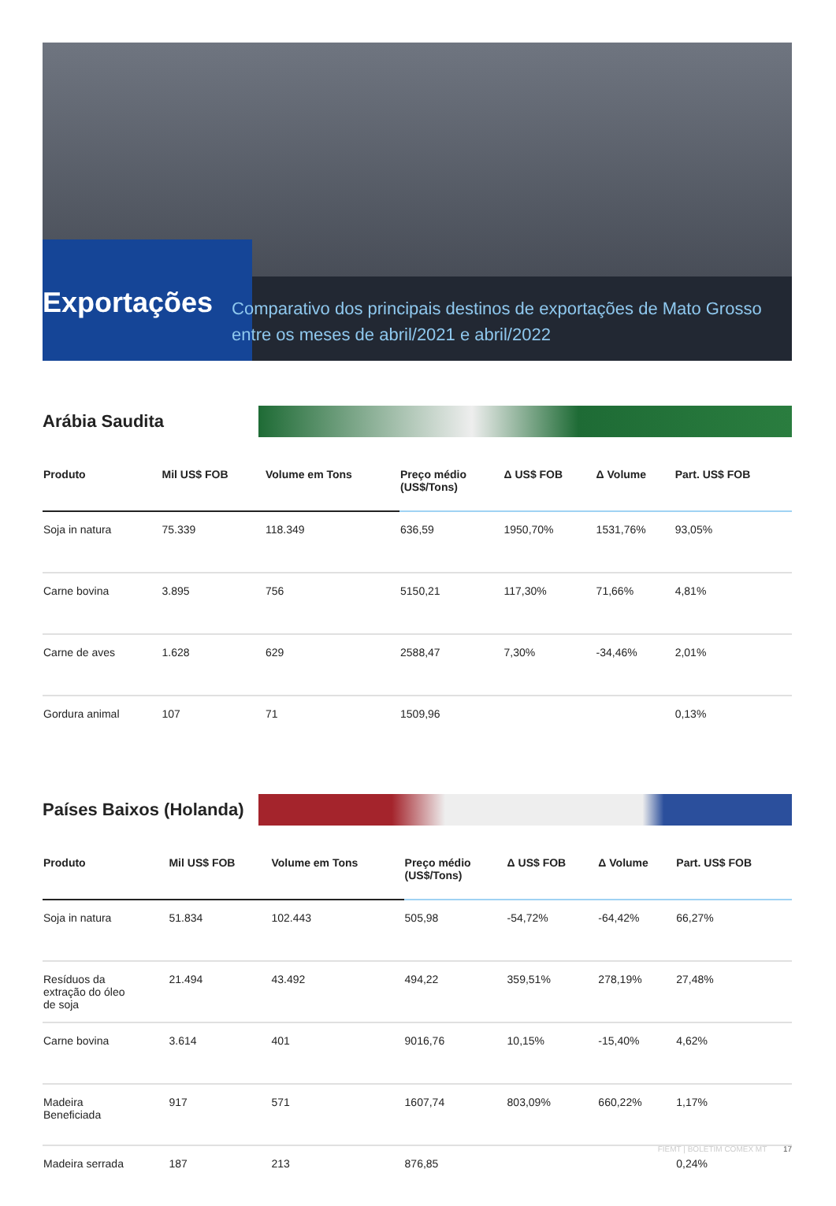Exportações
Comparativo dos principais destinos de exportações de Mato Grosso entre os meses de abril/2021 e abril/2022
Arábia Saudita
| Produto | Mil US$ FOB | Volume em Tons | Preço médio (US$/Tons) | Δ US$ FOB | Δ Volume | Part. US$ FOB |
| --- | --- | --- | --- | --- | --- | --- |
| Soja in natura | 75.339 | 118.349 | 636,59 | 1950,70% | 1531,76% | 93,05% |
| Carne bovina | 3.895 | 756 | 5150,21 | 117,30% | 71,66% | 4,81% |
| Carne de aves | 1.628 | 629 | 2588,47 | 7,30% | -34,46% | 2,01% |
| Gordura animal | 107 | 71 | 1509,96 | | | 0,13% |
Países Baixos (Holanda)
| Produto | Mil US$ FOB | Volume em Tons | Preço médio (US$/Tons) | Δ US$ FOB | Δ Volume | Part. US$ FOB |
| --- | --- | --- | --- | --- | --- | --- |
| Soja in natura | 51.834 | 102.443 | 505,98 | -54,72% | -64,42% | 66,27% |
| Resíduos da extração do óleo de soja | 21.494 | 43.492 | 494,22 | 359,51% | 278,19% | 27,48% |
| Carne bovina | 3.614 | 401 | 9016,76 | 10,15% | -15,40% | 4,62% |
| Madeira Beneficiada | 917 | 571 | 1607,74 | 803,09% | 660,22% | 1,17% |
| Madeira serrada | 187 | 213 | 876,85 | | | 0,24% |
FIEMT | BOLETIM COMEX MT 17